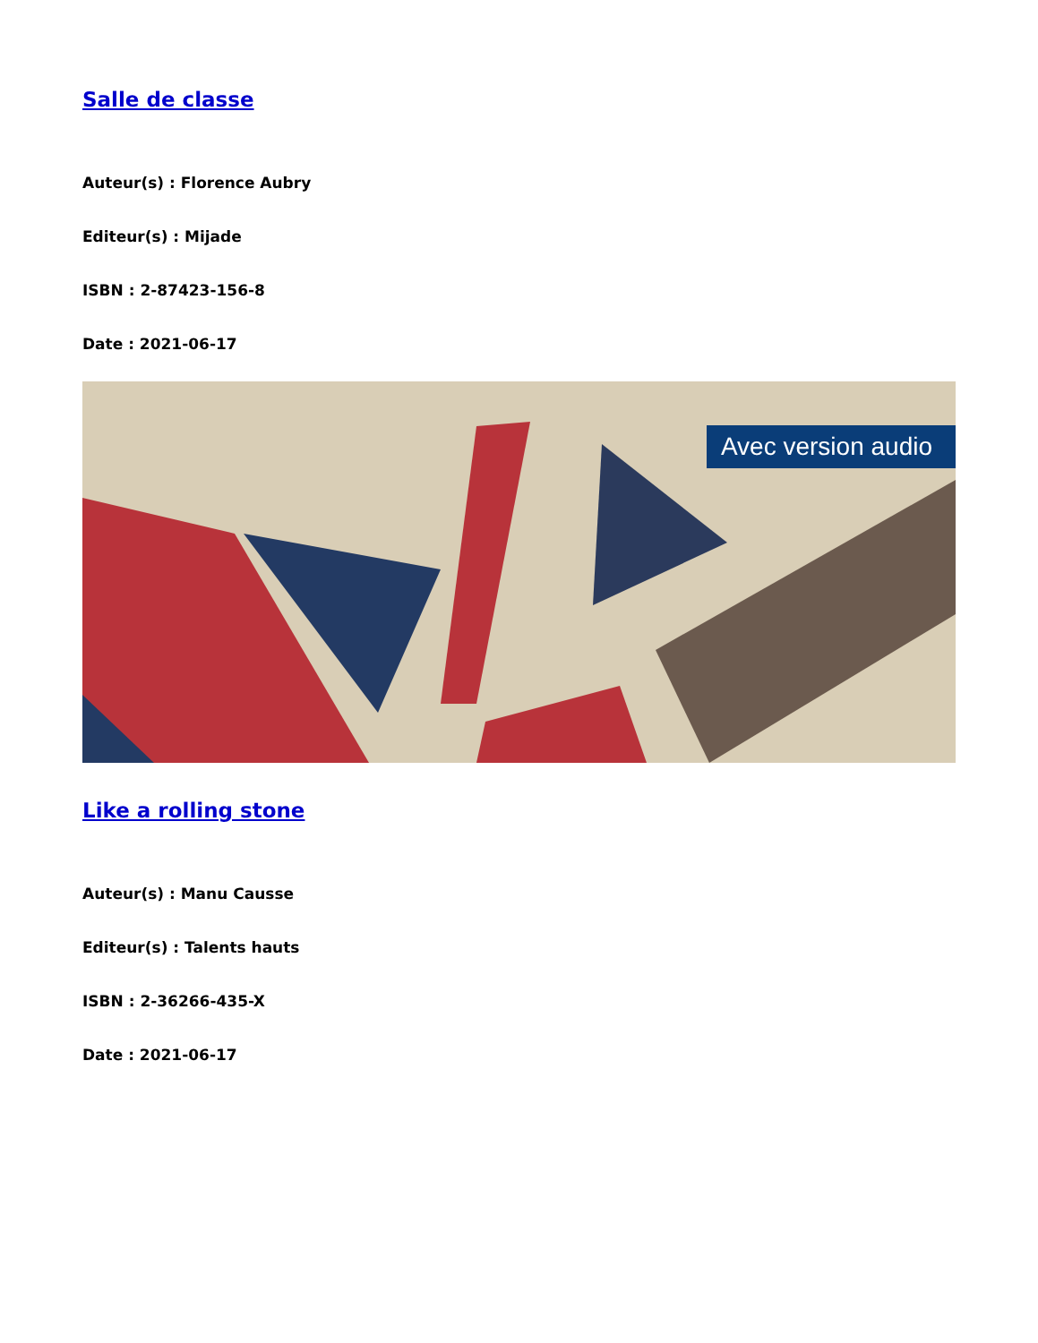Salle de classe
Auteur(s) : Florence Aubry
Editeur(s) : Mijade
ISBN : 2-87423-156-8
Date : 2021-06-17
Avec version audio
Like a rolling stone
Auteur(s) : Manu Causse
Editeur(s) : Talents hauts
ISBN : 2-36266-435-X
Date : 2021-06-17